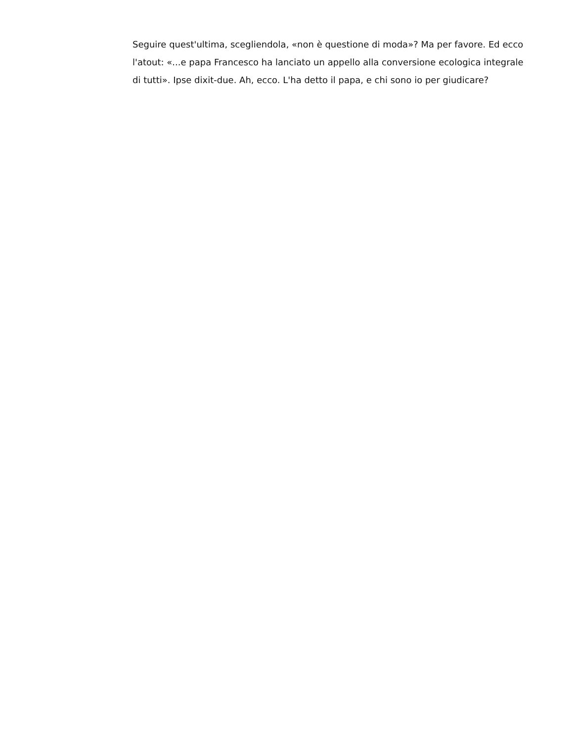Seguire quest'ultima, scegliendola, «non è questione di moda»? Ma per favore. Ed ecco l'atout: «...e papa Francesco ha lanciato un appello alla conversione ecologica integrale di tutti». Ipse dixit-due. Ah, ecco. L'ha detto il papa, e chi sono io per giudicare?